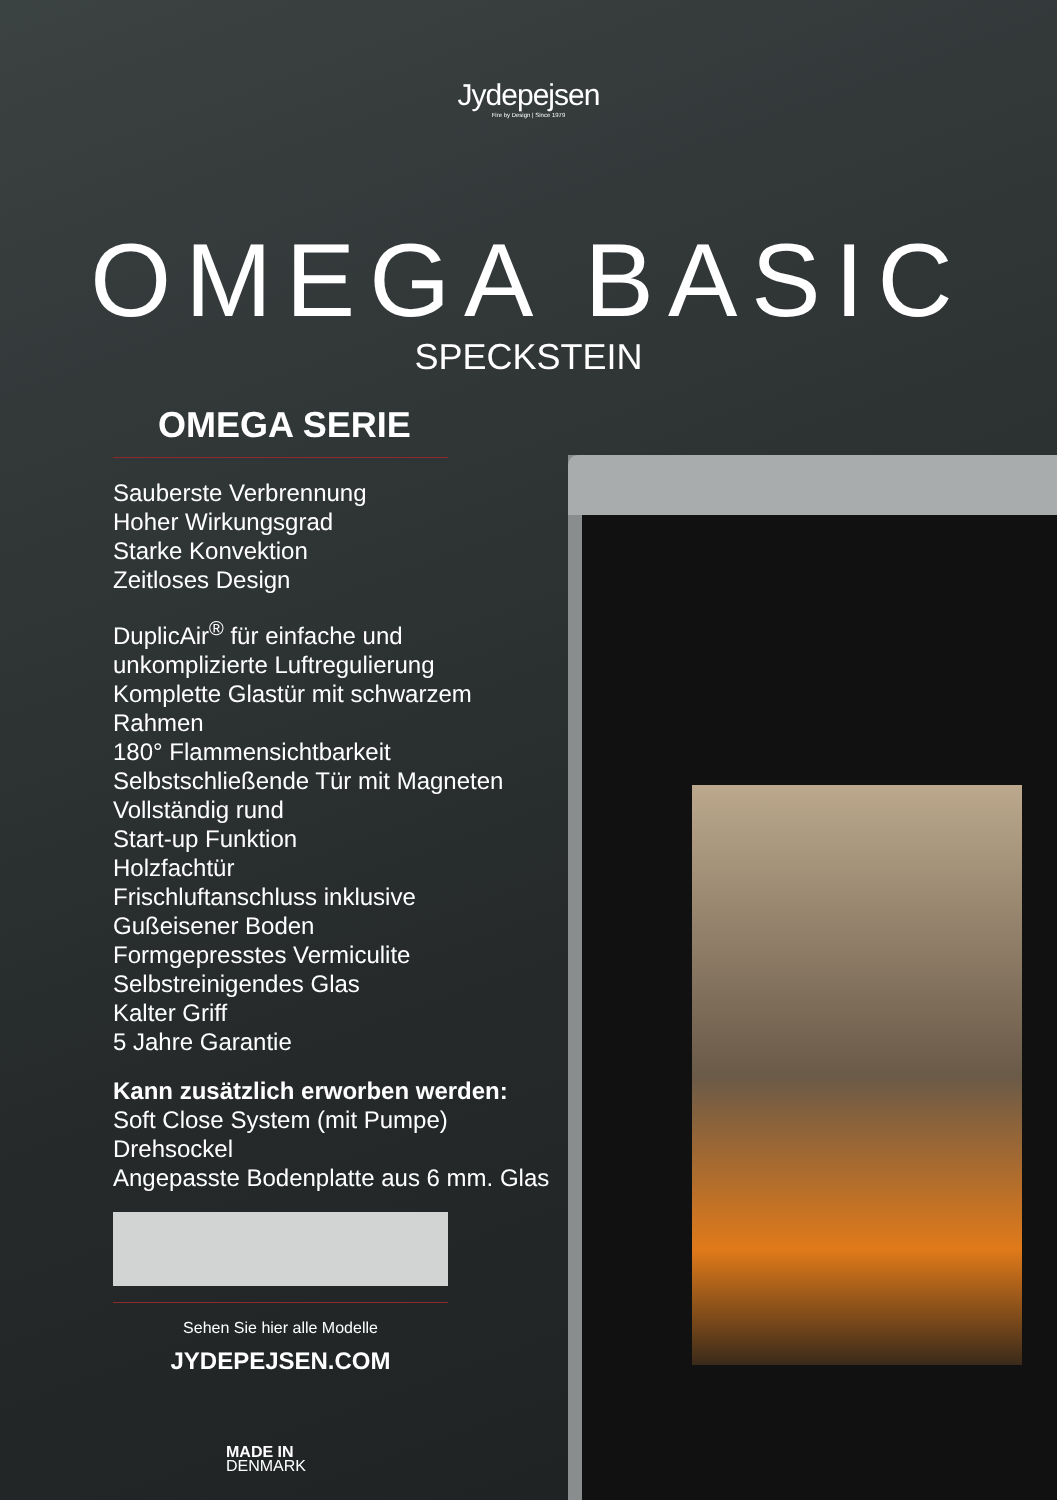Jydepejsen
Fire by Design | Since 1979
OMEGA BASIC
SPECKSTEIN
OMEGA SERIE
Sauberste Verbrennung
Hoher Wirkungsgrad
Starke Konvektion
Zeitloses Design
DuplicAir<sup>®</sup> für einfache und unkomplizierte Luftregulierung
Komplette Glastür mit schwarzem Rahmen
180° Flammensichtbarkeit
Selbstschließende Tür mit Magneten
Vollständig rund
Start-up Funktion
Holzfachtür
Frischluftanschluss inklusive
Gußeisener Boden
Formgepresstes Vermiculite
Selbstreinigendes Glas
Kalter Griff
5 Jahre Garantie
Kann zusätzlich erworben werden:
Soft Close System (mit Pumpe)
Drehsockel
Angepasste Bodenplatte aus 6 mm. Glas
Sehen Sie hier alle Modelle
JYDEPEJSEN.COM
MADE IN
DENMARK